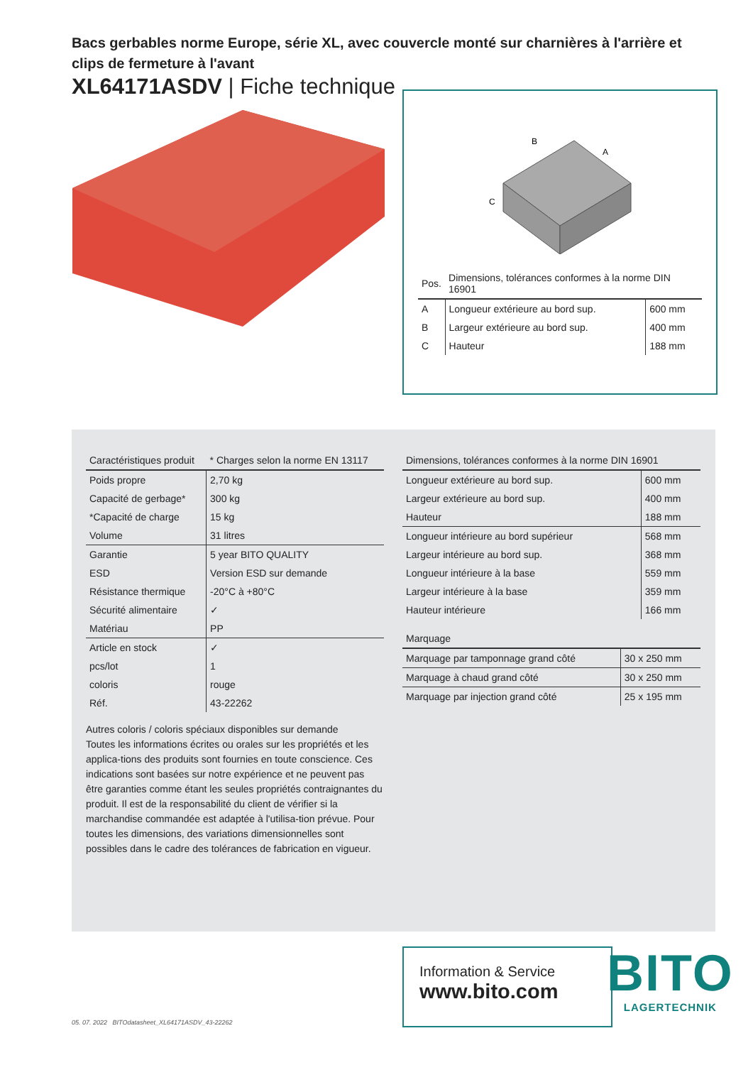Bacs gerbables norme Europe, série XL, avec couvercle monté sur charnières à l'arrière et clips de fermeture à l'avant
XL64171ASDV | Fiche technique
B
A
C
| Pos. | Dimensions, tolérances conformes à la norme DIN 16901 | |
| --- | --- | --- |
| A | Longueur extérieure au bord sup. | 600 mm |
| B | Largeur extérieure au bord sup. | 400 mm |
| C | Hauteur | 188 mm |
| Caractéristiques produit | * Charges selon la norme EN 13117 |
| --- | --- |
| Poids propre | 2,70 kg |
| Capacité de gerbage* | 300 kg |
| *Capacité de charge | 15 kg |
| Volume | 31 litres |
| Garantie | 5 year BITO QUALITY |
| ESD | Version ESD sur demande |
| Résistance thermique | -20°C à +80°C |
| Sécurité alimentaire | ✓ |
| Matériau | PP |
| Article en stock | ✓ |
| pcs/lot | 1 |
| coloris | rouge |
| Réf. | 43-22262 |
Autres coloris / coloris spéciaux disponibles sur demande
Toutes les informations écrites ou orales sur les propriétés et les applica-tions des produits sont fournies en toute conscience. Ces indications sont basées sur notre expérience et ne peuvent pas être garanties comme étant les seules propriétés contraignantes du produit. Il est de la responsabilité du client de vérifier si la marchandise commandée est adaptée à l'utilisa-tion prévue. Pour toutes les dimensions, des variations dimensionnelles sont possibles dans le cadre des tolérances de fabrication en vigueur.
| Dimensions, tolérances conformes à la norme DIN 16901 | |
| --- | --- |
| Longueur extérieure au bord sup. | 600 mm |
| Largeur extérieure au bord sup. | 400 mm |
| Hauteur | 188 mm |
| Longueur intérieure au bord supérieur | 568 mm |
| Largeur intérieure au bord sup. | 368 mm |
| Longueur intérieure à la base | 559 mm |
| Largeur intérieure à la base | 359 mm |
| Hauteur intérieure | 166 mm |
| Marquage | |
| --- | --- |
| Marquage par tamponnage grand côté | 30 x 250 mm |
| Marquage à chaud grand côté | 30 x 250 mm |
| Marquage par injection grand côté | 25 x 195 mm |
Information & Service
www.bito.com
BITO
LAGERTECHNIK
05. 07. 2022 BITOdatasheet_XL64171ASDV_43-22262